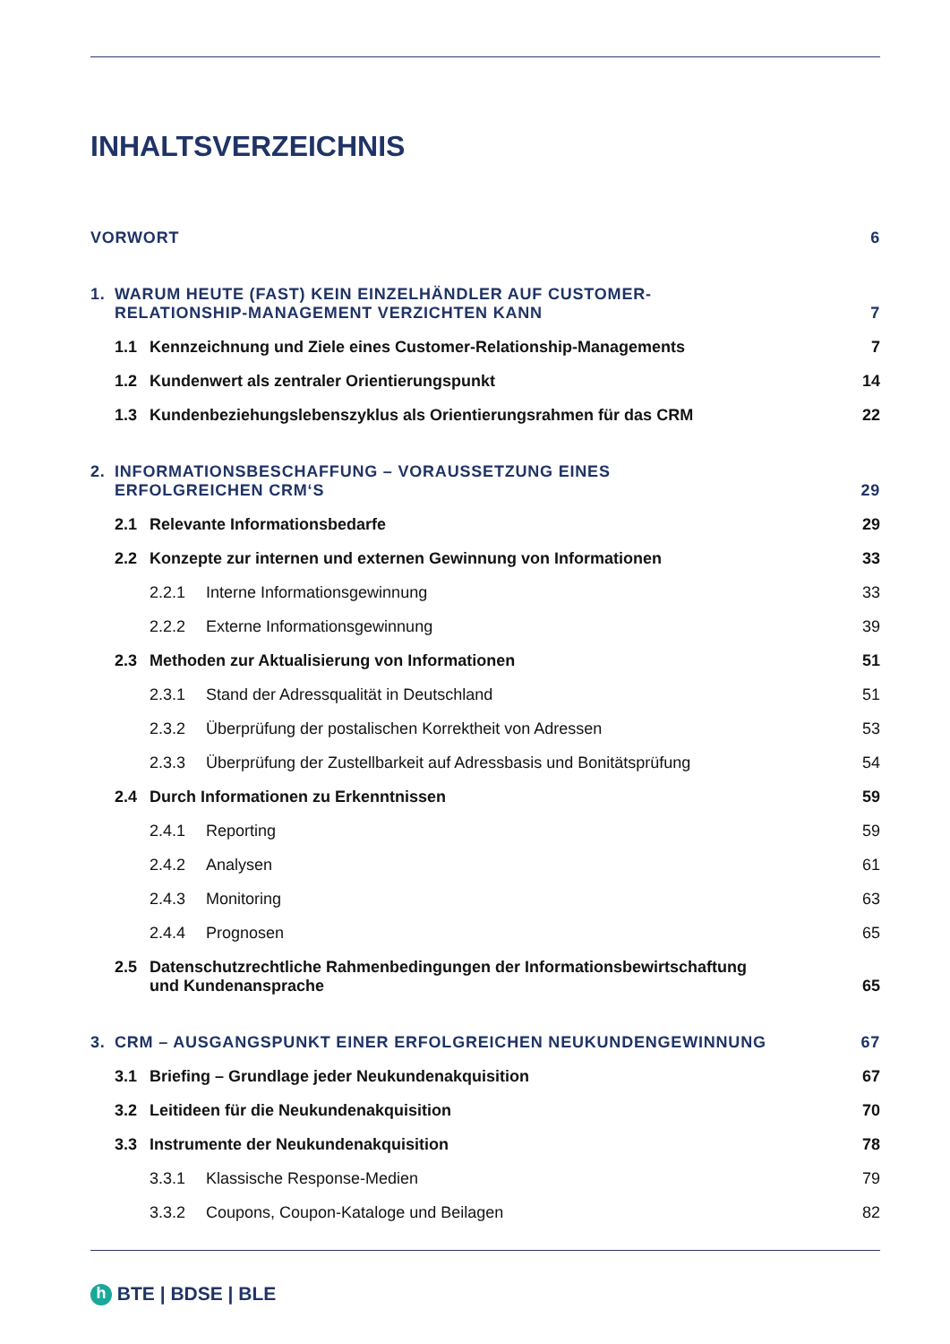INHALTSVERZEICHNIS
VORWORT
6
1. WARUM HEUTE (FAST) KEIN EINZELHÄNDLER AUF CUSTOMER-
RELATIONSHIP-MANAGEMENT VERZICHTEN KANN
7
1.1 Kennzeichnung und Ziele eines Customer-Relationship-Managements
7
1.2 Kundenwert als zentraler Orientierungspunkt
14
1.3 Kundenbeziehungslebenszyklus als Orientierungsrahmen für das CRM
22
2. INFORMATIONSBESCHAFFUNG – VORAUSSETZUNG EINES
ERFOLGREICHEN CRM‘S
29
2.1 Relevante Informationsbedarfe
29
2.2 Konzepte zur internen und externen Gewinnung von Informationen
33
2.2.1 Interne Informationsgewinnung
33
2.2.2 Externe Informationsgewinnung
39
2.3 Methoden zur Aktualisierung von Informationen
51
2.3.1 Stand der Adressqualität in Deutschland
51
2.3.2 Überprüfung der postalischen Korrektheit von Adressen
53
2.3.3 Überprüfung der Zustellbarkeit auf Adressbasis und Bonitätsprüfung
54
2.4 Durch Informationen zu Erkenntnissen
59
2.4.1 Reporting
59
2.4.2 Analysen
61
2.4.3 Monitoring
63
2.4.4 Prognosen
65
2.5 Datenschutzrechtliche Rahmenbedingungen der Informationsbewirtschaftung
und Kundenansprache
65
3. CRM – AUSGANGSPUNKT EINER ERFOLGREICHEN NEUKUNDENGEWINNUNG
67
3.1 Briefing – Grundlage jeder Neukundenakquisition
67
3.2 Leitideen für die Neukundenakquisition
70
3.3 Instrumente der Neukundenakquisition
78
3.3.1 Klassische Response-Medien
79
3.3.2 Coupons, Coupon-Kataloge und Beilagen
82
h BTE | BDSE | BLE